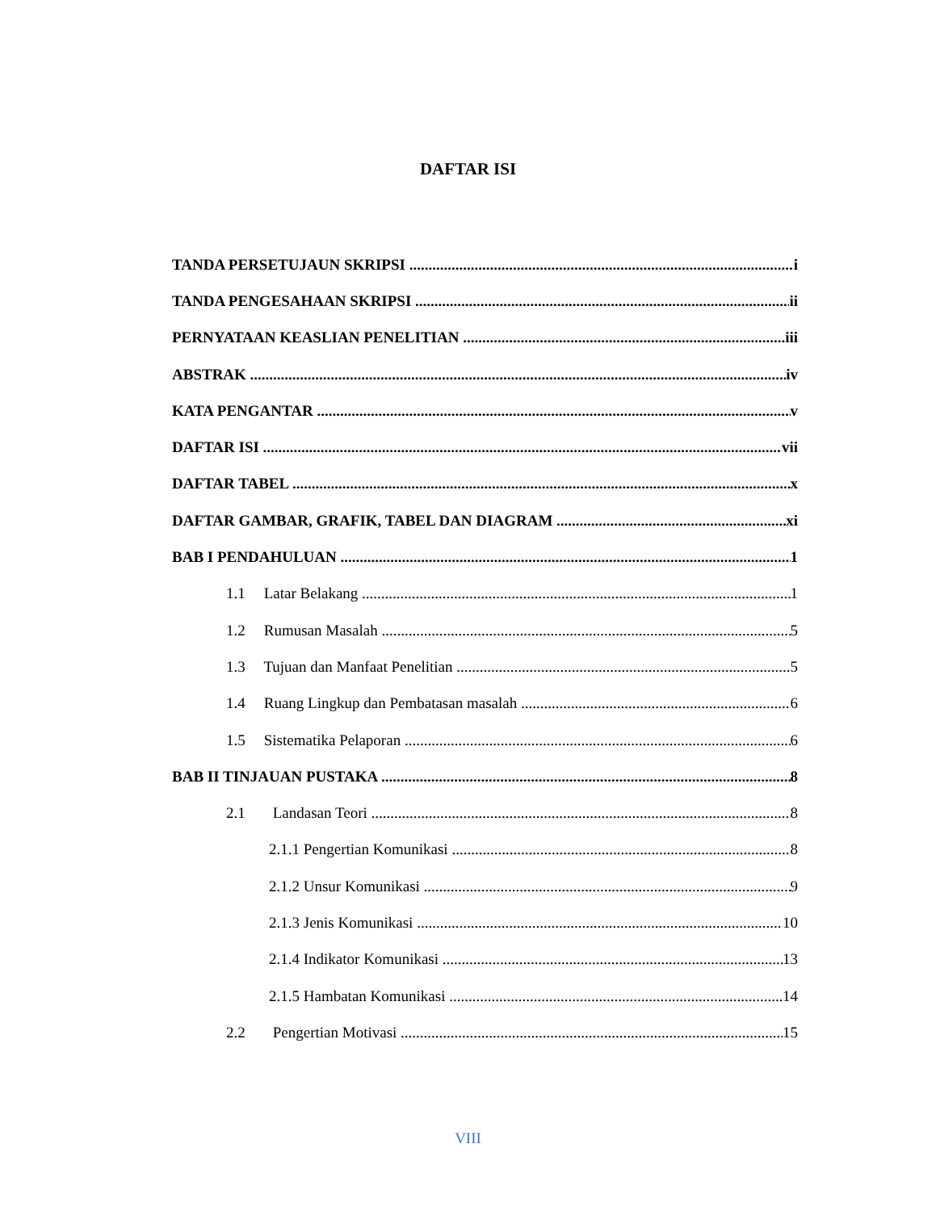DAFTAR ISI
TANDA PERSETUJAUN SKRIPSI i
TANDA PENGESAHAAN SKRIPSI ii
PERNYATAAN KEASLIAN PENELITIAN iii
ABSTRAK iv
KATA PENGANTAR v
DAFTAR ISI vii
DAFTAR TABEL x
DAFTAR GAMBAR, GRAFIK, TABEL DAN DIAGRAM xi
BAB I PENDAHULUAN 1
1.1 Latar Belakang 1
1.2 Rumusan Masalah 5
1.3 Tujuan dan Manfaat Penelitian 5
1.4 Ruang Lingkup dan Pembatasan masalah 6
1.5 Sistematika Pelaporan 6
BAB II TINJAUAN PUSTAKA 8
2.1 Landasan Teori 8
2.1.1 Pengertian Komunikasi 8
2.1.2 Unsur Komunikasi 9
2.1.3 Jenis Komunikasi 10
2.1.4 Indikator Komunikasi 13
2.1.5 Hambatan Komunikasi 14
2.2 Pengertian Motivasi 15
VIII